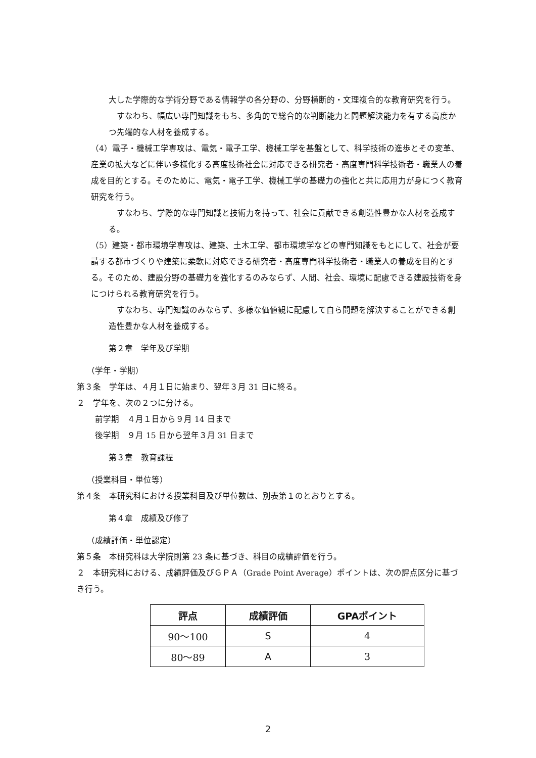大した学際的な学術分野である情報学の各分野の、分野横断的・文理複合的な教育研究を行う。
　すなわち、幅広い専門知識をもち、多角的で総合的な判断能力と問題解決能力を有する高度かつ先端的な人材を養成する。
（4）電子・機械工学専攻は、電気・電子工学、機械工学を基盤として、科学技術の進歩とその変革、産業の拡大などに伴い多様化する高度技術社会に対応できる研究者・高度専門科学技術者・職業人の養成を目的とする。そのために、電気・電子工学、機械工学の基礎力の強化と共に応用力が身につく教育研究を行う。
　すなわち、学際的な専門知識と技術力を持って、社会に貢献できる創造性豊かな人材を養成する。
（5）建築・都市環境学専攻は、建築、土木工学、都市環境学などの専門知識をもとにして、社会が要請する都市づくりや建築に柔軟に対応できる研究者・高度専門科学技術者・職業人の養成を目的とする。そのため、建設分野の基礎力を強化するのみならず、人間、社会、環境に配慮できる建設技術を身につけられる教育研究を行う。
　すなわち、専門知識のみならず、多様な価値観に配慮して自ら問題を解決することができる創造性豊かな人材を養成する。
第２章　学年及び学期
（学年・学期）
第３条　学年は、４月１日に始まり、翌年３月 31 日に終る。
２　学年を、次の２つに分ける。
前学期　４月１日から９月 14 日まで
後学期　９月 15 日から翌年３月 31 日まで
第３章　教育課程
（授業科目・単位等）
第４条　本研究科における授業科目及び単位数は、別表第１のとおりとする。
第４章　成績及び修了
（成績評価・単位認定）
第５条　本研究科は大学院則第 23 条に基づき、科目の成績評価を行う。
２　本研究科における、成績評価及びＧＰＡ（Grade Point Average）ポイントは、次の評点区分に基づき行う。
| 評点 | 成績評価 | GPAポイント |
| --- | --- | --- |
| 90〜100 | S | 4 |
| 80〜89 | A | 3 |
2